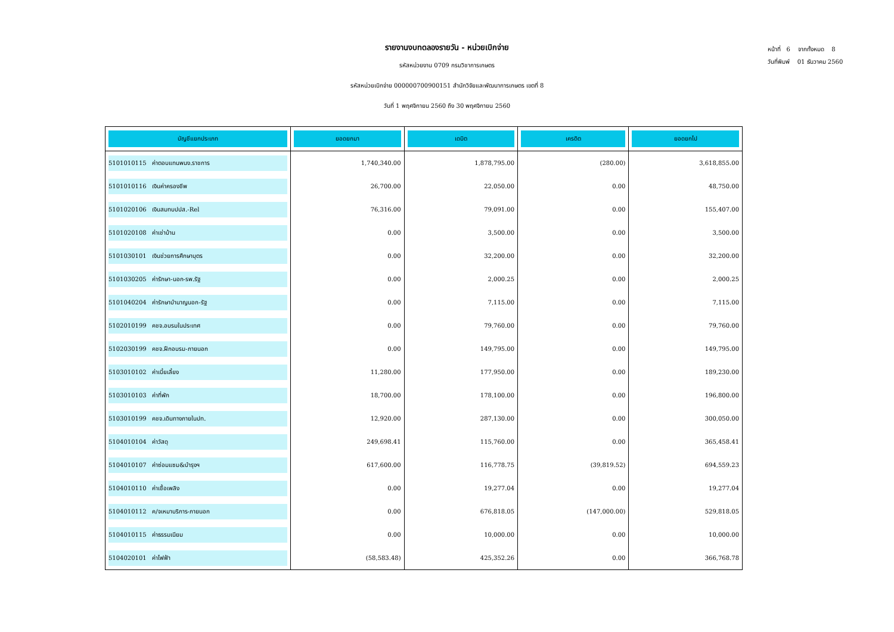รายงานงบทดลองรายวัน - หน่วยเบิกจ่าย
รหัสหน่วยงาน 0709 กรมวิชาการเกษตร
รหัสหน่วยเบิกจ่าย 000000700900151 สำนักวิจัยและพัฒนาการเกษตร เขตที่ 8
วันที่ 1 พฤศจิกายน 2560 ถึง 30 พฤศจิกายน 2560
หน้าที่ 6 จากทั้งหมด 8
วันที่พิมพ์ 01 ธันวาคม 2560
| บัญชีแยกประเภท | ยอดยกมา | เดบิต | เครดิต | ยอดยกไป |
| --- | --- | --- | --- | --- |
| 5101010115 ค่าตอบแทนพนง.ราชการ | 1,740,340.00 | 1,878,795.00 | (280.00) | 3,618,855.00 |
| 5101010116 เงินค่าครองชีพ | 26,700.00 | 22,050.00 | 0.00 | 48,750.00 |
| 5101020106 เงินสมทบปปส.-Rel | 76,316.00 | 79,091.00 | 0.00 | 155,407.00 |
| 5101020108 ค่าเช่าบ้าน | 0.00 | 3,500.00 | 0.00 | 3,500.00 |
| 5101030101 เงินช่วยการศึกษาบุตร | 0.00 | 32,200.00 | 0.00 | 32,200.00 |
| 5101030205 ค่ารักษา-นอก-รพ.รัฐ | 0.00 | 2,000.25 | 0.00 | 2,000.25 |
| 5101040204 ค่ารักษาบำนาญนอก-รัฐ | 0.00 | 7,115.00 | 0.00 | 7,115.00 |
| 5102010199 คชจ.อบรมในประเทศ | 0.00 | 79,760.00 | 0.00 | 79,760.00 |
| 5102030199 คชจ.ฝึกอบรม-ภายนอก | 0.00 | 149,795.00 | 0.00 | 149,795.00 |
| 5103010102 ค่าเบี้ยเลี้ยง | 11,280.00 | 177,950.00 | 0.00 | 189,230.00 |
| 5103010103 ค่าที่พัก | 18,700.00 | 178,100.00 | 0.00 | 196,800.00 |
| 5103010199 คชจ.เดินทางภายในปท. | 12,920.00 | 287,130.00 | 0.00 | 300,050.00 |
| 5104010104 ค่าวัสดุ | 249,698.41 | 115,760.00 | 0.00 | 365,458.41 |
| 5104010107 ค่าซ่อมแซม&บำรุงฯ | 617,600.00 | 116,778.75 | (39,819.52) | 694,559.23 |
| 5104010110 ค่าเชื้อเพลิง | 0.00 | 19,277.04 | 0.00 | 19,277.04 |
| 5104010112 ค/จเหมาบริการ-ภายนอก | 0.00 | 676,818.05 | (147,000.00) | 529,818.05 |
| 5104010115 ค่าธรรมเนียม | 0.00 | 10,000.00 | 0.00 | 10,000.00 |
| 5104020101 ค่าไฟฟ้า | (58,583.48) | 425,352.26 | 0.00 | 366,768.78 |